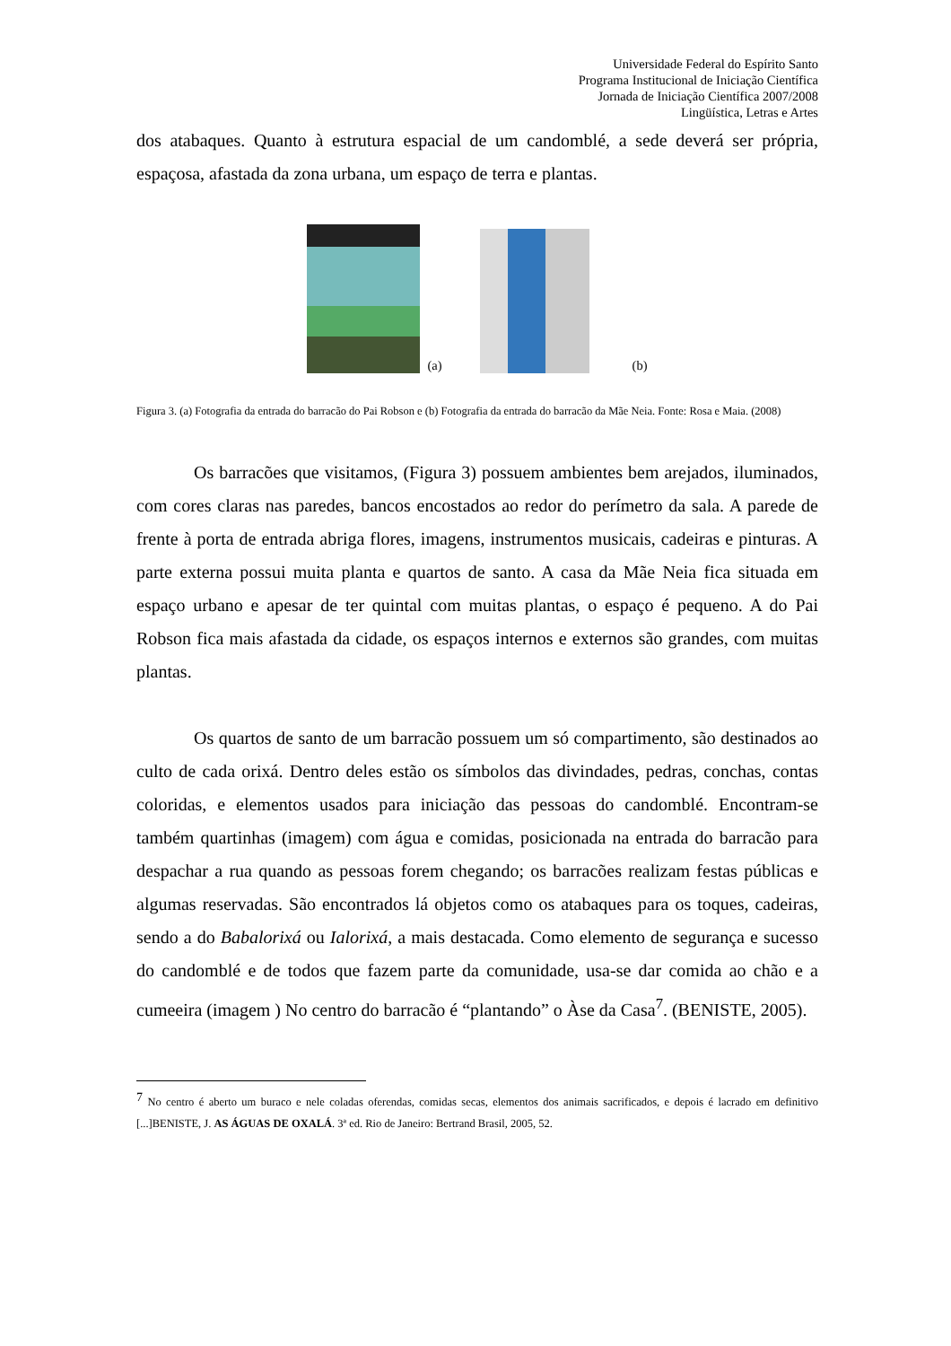Universidade Federal do Espírito Santo
Programa Institucional de Iniciação Científica
Jornada de Iniciação Científica 2007/2008
Lingüística, Letras e Artes
dos atabaques. Quanto à estrutura espacial de um candomblé, a sede deverá ser própria, espaçosa, afastada da zona urbana, um espaço de terra e plantas.
(a) (b)
Figura 3. (a) Fotografia da entrada do barracão do Pai Robson e (b) Fotografia da entrada do barracão da Mãe Neia. Fonte: Rosa e Maia. (2008)
Os barracões que visitamos, (Figura 3) possuem ambientes bem arejados, iluminados, com cores claras nas paredes, bancos encostados ao redor do perímetro da sala. A parede de frente à porta de entrada abriga flores, imagens, instrumentos musicais, cadeiras e pinturas. A parte externa possui muita planta e quartos de santo. A casa da Mãe Neia fica situada em espaço urbano e apesar de ter quintal com muitas plantas, o espaço é pequeno. A do Pai Robson fica mais afastada da cidade, os espaços internos e externos são grandes, com muitas plantas.
Os quartos de santo de um barracão possuem um só compartimento, são destinados ao culto de cada orixá. Dentro deles estão os símbolos das divindades, pedras, conchas, contas coloridas, e elementos usados para iniciação das pessoas do candomblé. Encontram-se também quartinhas (imagem) com água e comidas, posicionada na entrada do barracão para despachar a rua quando as pessoas forem chegando; os barracões realizam festas públicas e algumas reservadas. São encontrados lá objetos como os atabaques para os toques, cadeiras, sendo a do Babalorixá ou Ialorixá, a mais destacada. Como elemento de segurança e sucesso do candomblé e de todos que fazem parte da comunidade, usa-se dar comida ao chão e a cumeeira (imagem ) No centro do barracão é “plantando” o Àse da Casa<sup>7</sup>. (BENISTE, 2005).
<sup>7</sup> No centro é aberto um buraco e nele coladas oferendas, comidas secas, elementos dos animais sacrificados, e depois é lacrado em definitivo [...]BENISTE, J. AS ÁGUAS DE OXALÁ. 3ª ed. Rio de Janeiro: Bertrand Brasil, 2005, 52.